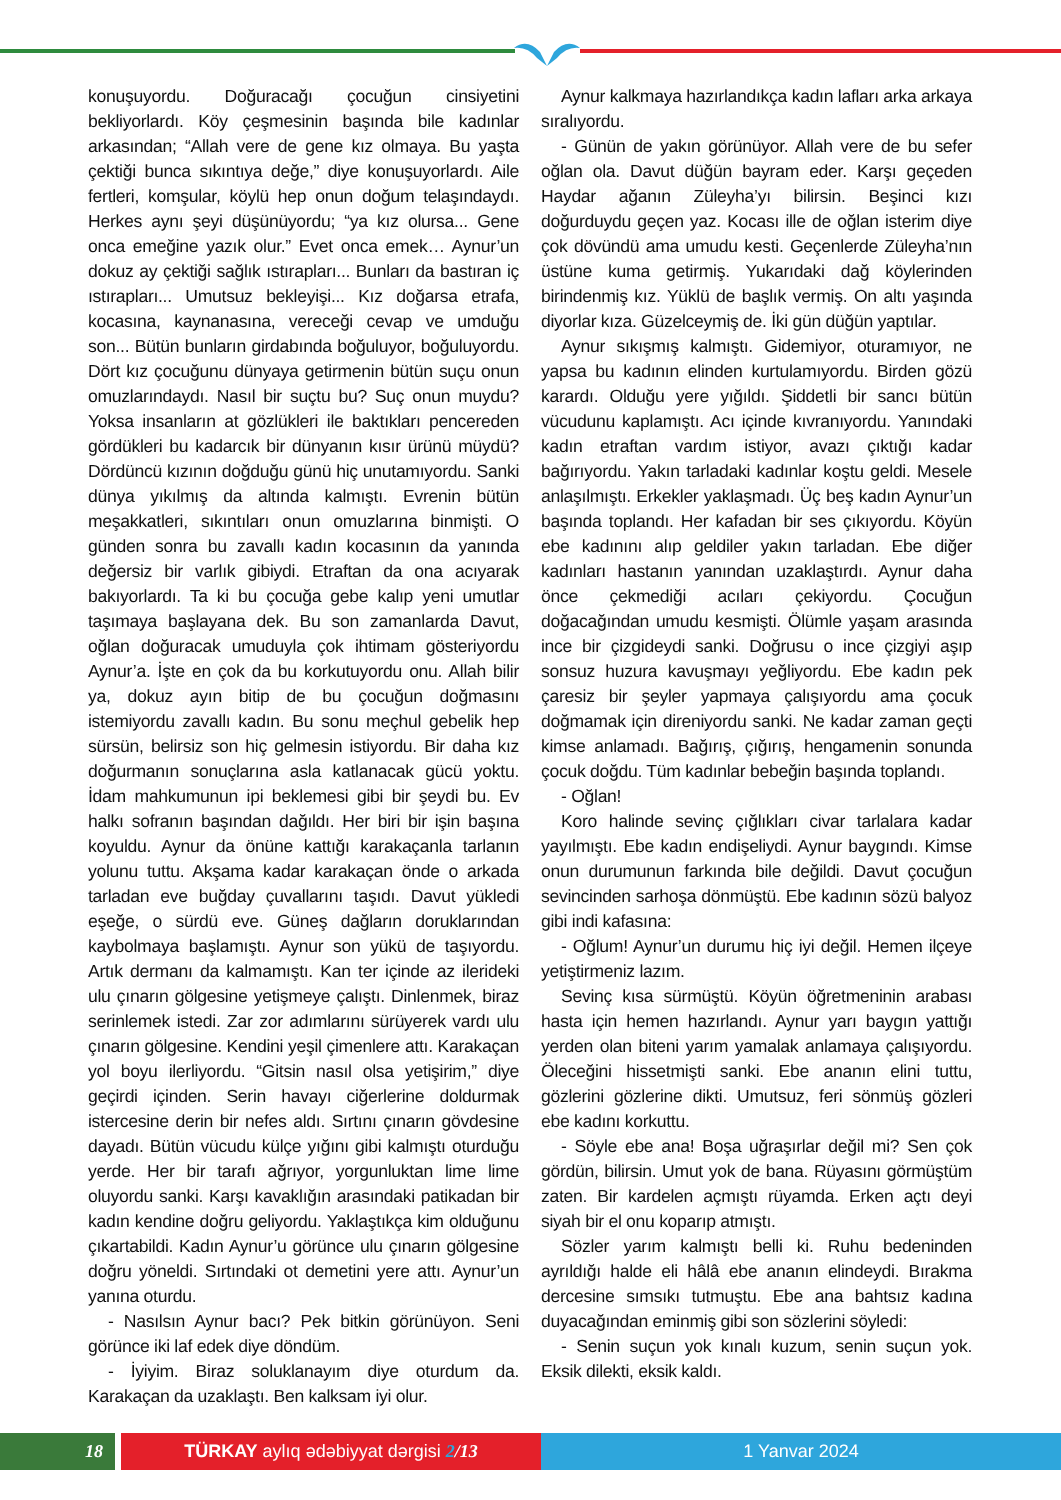konuşuyordu. Doğuracağı çocuğun cinsiyetini bekliyorlardı. Köy çeşmesinin başında bile kadınlar arkasından; “Allah vere de gene kız olmaya. Bu yaşta çektiği bunca sıkıntıya değe,” diye konuşuyorlardı. Aile fertleri, komşular, köylü hep onun doğum telaşındaydı. Herkes aynı şeyi düşünüyordu; “ya kız olursa... Gene onca emeğine yazık olur.” Evet onca emek… Aynur’un dokuz ay çektiği sağlık ıstırapları... Bunları da bastıran iç ıstırapları... Umutsuz bekleyişi... Kız doğarsa etrafa, kocasına, kaynanasına, vereceği cevap ve umduğu son... Bütün bunların girdabında boğuluyor, boğuluyordu. Dört kız çocuğunu dünyaya getirmenin bütün suçu onun omuzlarındaydı. Nasıl bir suçtu bu? Suç onun muydu? Yoksa insanların at gözlükleri ile baktıkları pencereden gördükleri bu kadarcık bir dünyanın kısır ürünü müydü? Dördüncü kızının doğduğu günü hiç unutamıyordu. Sanki dünya yıkılmış da altında kalmıştı. Evrenin bütün meşakkatleri, sıkıntıları onun omuzlarına binmişti. O günden sonra bu zavallı kadın kocasının da yanında değersiz bir varlık gibiydi. Etraftan da ona acıyarak bakıyorlardı. Ta ki bu çocuğa gebe kalıp yeni umutlar taşımaya başlayana dek. Bu son zamanlarda Davut, oğlan doğuracak umuduyla çok ihtimam gösteriyordu Aynur’a. İşte en çok da bu korkutuyordu onu. Allah bilir ya, dokuz ayın bitip de bu çocuğun doğmasını istemiyordu zavallı kadın. Bu sonu meçhul gebelik hep sürsün, belirsiz son hiç gelmesin istiyordu. Bir daha kız doğurmanın sonuçlarına asla katlanacak gücü yoktu. İdam mahkumunun ipi beklemesi gibi bir şeydi bu. Ev halkı sofranın başından dağıldı. Her biri bir işin başına koyuldu. Aynur da önüne kattığı karakaçanla tarlanın yolunu tuttu. Akşama kadar karakaçan önde o arkada tarladan eve buğday çuvallarını taşıdı. Davut yükledi eşeğe, o sürdü eve. Güneş dağların doruklarından kaybolmaya başlamıştı. Aynur son yükü de taşıyordu. Artık dermanı da kalmamıştı. Kan ter içinde az ilerideki ulu çınarın gölgesine yetişmeye çalıştı. Dinlenmek, biraz serinlemek istedi. Zar zor adımlarını sürüyerek vardı ulu çınarın gölgesine. Kendini yeşil çimenlere attı. Karakaçan yol boyu ilerliyordu. “Gitsin nasıl olsa yetişirim,” diye geçirdi içinden. Serin havayı ciğerlerine doldurmak istercesine derin bir nefes aldı. Sırtını çınarın gövdesine dayadı. Bütün vücudu külçe yığını gibi kalmıştı oturduğu yerde. Her bir tarafı ağrıyor, yorgunluktan lime lime oluyordu sanki. Karşı kavaklığın arasındaki patikadan bir kadın kendine doğru geliyordu. Yaklaştıkça kim olduğunu çıkartabildi. Kadın Aynur’u görünce ulu çınarın gölgesine doğru yöneldi. Sırtındaki ot demetini yere attı. Aynur’un yanına oturdu.
- Nasılsın Aynur bacı? Pek bitkin görünüyon. Seni görünce iki laf edek diye döndüm.
- İyiyim. Biraz soluklanayım diye oturdum da. Karakaçan da uzaklaştı. Ben kalksam iyi olur.
Aynur kalkmaya hazırlandıkça kadın lafları arka arkaya sıralıyordu.
- Günün de yakın görünüyor. Allah vere de bu sefer oğlan ola. Davut düğün bayram eder. Karşı geçeden Haydar ağanın Züleyha’yı bilirsin. Beşinci kızı doğurduydu geçen yaz. Kocası ille de oğlan isterim diye çok dövündü ama umudu kesti. Geçenlerde Züleyha’nın üstüne kuma getirmiş. Yukarıdaki dağ köylerinden birindenmiş kız. Yüklü de başlık vermiş. On altı yaşında diyorlar kıza. Güzelceymiş de. İki gün düğün yaptılar.
Aynur sıkışmış kalmıştı. Gidemiyor, oturamıyor, ne yapsa bu kadının elinden kurtulamıyordu. Birden gözü karardı. Olduğu yere yığıldı. Şiddetli bir sancı bütün vücudunu kaplamıştı. Acı içinde kıvranıyordu. Yanındaki kadın etraftan vardım istiyor, avazı çıktığı kadar bağırıyordu. Yakın tarladaki kadınlar koştu geldi. Mesele anlaşılmıştı. Erkekler yaklaşmadı. Üç beş kadın Aynur’un başında toplandı. Her kafadan bir ses çıkıyordu. Köyün ebe kadınını alıp geldiler yakın tarladan. Ebe diğer kadınları hastanın yanından uzaklaştırdı. Aynur daha önce çekmediği acıları çekiyordu. Çocuğun doğacağından umudu kesmişti. Ölümle yaşam arasında ince bir çizgideydi sanki. Doğrusu o ince çizgiyi aşıp sonsuz huzura kavuşmayı yeğliyordu. Ebe kadın pek çaresiz bir şeyler yapmaya çalışıyordu ama çocuk doğmamak için direniyordu sanki. Ne kadar zaman geçti kimse anlamadı. Bağırış, çığırış, hengamenin sonunda çocuk doğdu. Tüm kadınlar bebeğin başında toplandı.
- Oğlan!
Koro halinde sevinç çığlıkları civar tarlalara kadar yayılmıştı. Ebe kadın endişeliydi. Aynur baygındı. Kimse onun durumunun farkında bile değildi. Davut çocuğun sevincinden sarhoşa dönmüştü. Ebe kadının sözü balyoz gibi indi kafasına:
- Oğlum! Aynur’un durumu hiç iyi değil. Hemen ilçeye yetiştirmeniz lazım.
Sevinç kısa sürmüştü. Köyün öğretmeninin arabası hasta için hemen hazırlandı. Aynur yarı baygın yattığı yerden olan biteni yarım yamalak anlamaya çalışıyordu. Öleceğini hissetmişti sanki. Ebe ananın elini tuttu, gözlerini gözlerine dikti. Umutsuz, feri sönmüş gözleri ebe kadını korkuttu.
- Söyle ebe ana! Boşa uğraşırlar değil mi? Sen çok gördün, bilirsin. Umut yok de bana. Rüyasını görmüştüm zaten. Bir kardelen açmıştı rüyamda. Erken açtı deyi siyah bir el onu koparıp atmıştı.
Sözler yarım kalmıştı belli ki. Ruhu bedeninden ayrıldığı halde eli hâlâ ebe ananın elindeydi. Bırakma dercesine sımsıkı tutmuştu. Ebe ana bahtsız kadına duyacağından eminmiş gibi son sözlerini söyledi:
- Senin suçun yok kınalı kuzum, senin suçun yok. Eksik dilekti, eksik kaldı.
18 TÜRKAY aylıq ədəbiyyat dərgisi 2/13 1 Yanvar 2024